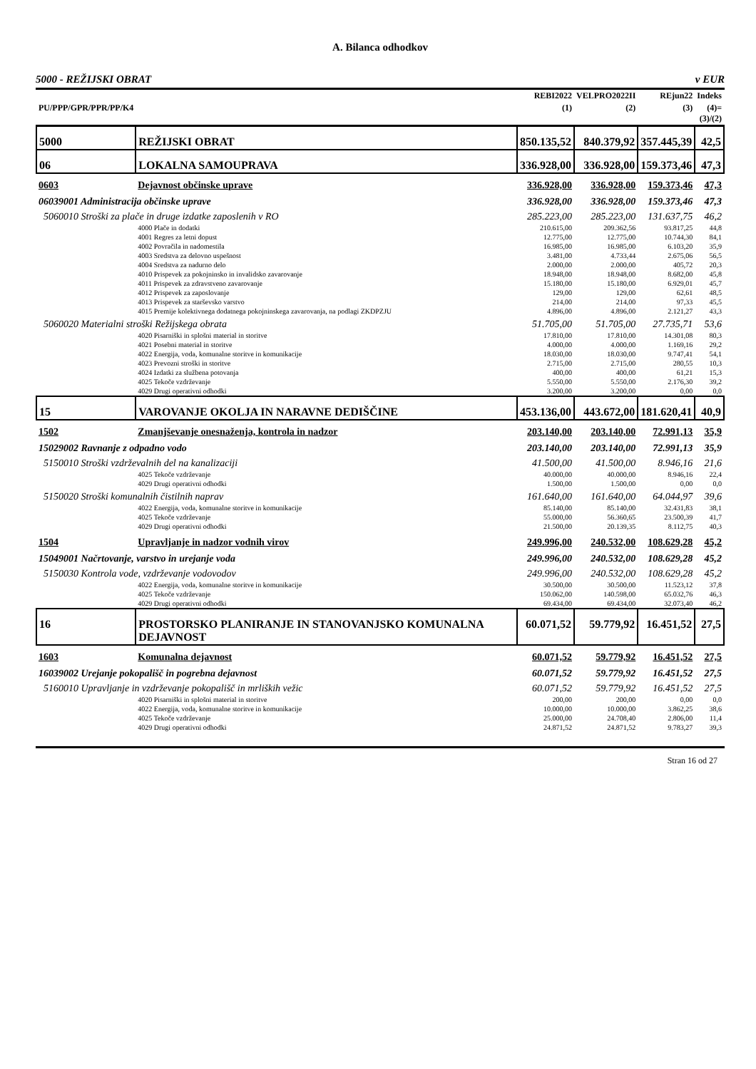A. Bilanca odhodkov
5000 - REŽIJSKI OBRAT v EUR
| | | REBI2022 | VELPRO2022II | REjun22 | Indeks |
| --- | --- | --- | --- | --- | --- |
| PU/PPP/GPR/PPR/PP/K4 | | (1) | (2) | (3) | (4)= (3)/(2) |
| 5000 | REŽIJSKI OBRAT | 850.135,52 | 840.379,92 | 357.445,39 | 42,5 |
| 06 | LOKALNA SAMOUPRAVA | 336.928,00 | 336.928,00 | 159.373,46 | 47,3 |
| 0603 | Dejavnost občinske uprave | 336.928,00 | 336.928,00 | 159.373,46 | 47,3 |
| 06039001 Administracija občinske uprave | | 336.928,00 | 336.928,00 | 159.373,46 | 47,3 |
| 5060010 Stroški za plače in druge izdatke zaposlenih v RO | | 285.223,00 | 285.223,00 | 131.637,75 | 46,2 |
| | 4000 Plače in dodatki | 210.615,00 | 209.362,56 | 93.817,25 | 44,8 |
| | 4001 Regres za letni dopust | 12.775,00 | 12.775,00 | 10.744,30 | 84,1 |
| | 4002 Povračila in nadomestila | 16.985,00 | 16.985,00 | 6.103,20 | 35,9 |
| | 4003 Sredstva za delovno uspešnost | 3.481,00 | 4.733,44 | 2.675,06 | 56,5 |
| | 4004 Sredstva za nadurno delo | 2.000,00 | 2.000,00 | 405,72 | 20,3 |
| | 4010 Prispevek za pokojninsko in invalidsko zavarovanje | 18.948,00 | 18.948,00 | 8.682,00 | 45,8 |
| | 4011 Prispevek za zdravstveno zavarovanje | 15.180,00 | 15.180,00 | 6.929,01 | 45,7 |
| | 4012 Prispevek za zaposlovanje | 129,00 | 129,00 | 62,61 | 48,5 |
| | 4013 Prispevek za starševsko varstvo | 214,00 | 214,00 | 97,33 | 45,5 |
| | 4015 Premije kolektivnega dodatnega pokojninskega zavarovanja, na podlagi ZKDPZJU | 4.896,00 | 4.896,00 | 2.121,27 | 43,3 |
| 5060020 Materialni stroški Režijskega obrata | | 51.705,00 | 51.705,00 | 27.735,71 | 53,6 |
| | 4020 Pisarniški in splošni material in storitve | 17.810,00 | 17.810,00 | 14.301,08 | 80,3 |
| | 4021 Posebni material in storitve | 4.000,00 | 4.000,00 | 1.169,16 | 29,2 |
| | 4022 Energija, voda, komunalne storitve in komunikacije | 18.030,00 | 18.030,00 | 9.747,41 | 54,1 |
| | 4023 Prevozni stroški in storitve | 2.715,00 | 2.715,00 | 280,55 | 10,3 |
| | 4024 Izdatki za službena potovanja | 400,00 | 400,00 | 61,21 | 15,3 |
| | 4025 Tekoče vzdrževanje | 5.550,00 | 5.550,00 | 2.176,30 | 39,2 |
| | 4029 Drugi operativni odhodki | 3.200,00 | 3.200,00 | 0,00 | 0,0 |
| 15 | VAROVANJE OKOLJA IN NARAVNE DEDIŠČINE | 453.136,00 | 443.672,00 | 181.620,41 | 40,9 |
| 1502 | Zmanjševanje onesnaženja, kontrola in nadzor | 203.140,00 | 203.140,00 | 72.991,13 | 35,9 |
| 15029002 Ravnanje z odpadno vodo | | 203.140,00 | 203.140,00 | 72.991,13 | 35,9 |
| 5150010 Stroški vzdrževalnih del na kanalizaciji | | 41.500,00 | 41.500,00 | 8.946,16 | 21,6 |
| | 4025 Tekoče vzdrževanje | 40.000,00 | 40.000,00 | 8.946,16 | 22,4 |
| | 4029 Drugi operativni odhodki | 1.500,00 | 1.500,00 | 0,00 | 0,0 |
| 5150020 Stroški komunalnih čistilnih naprav | | 161.640,00 | 161.640,00 | 64.044,97 | 39,6 |
| | 4022 Energija, voda, komunalne storitve in komunikacije | 85.140,00 | 85.140,00 | 32.431,83 | 38,1 |
| | 4025 Tekoče vzdrževanje | 55.000,00 | 56.360,65 | 23.500,39 | 41,7 |
| | 4029 Drugi operativni odhodki | 21.500,00 | 20.139,35 | 8.112,75 | 40,3 |
| 1504 | Upravljanje in nadzor vodnih virov | 249.996,00 | 240.532,00 | 108.629,28 | 45,2 |
| 15049001 Načrtovanje, varstvo in urejanje voda | | 249.996,00 | 240.532,00 | 108.629,28 | 45,2 |
| 5150030 Kontrola vode, vzdrževanje vodovodov | | 249.996,00 | 240.532,00 | 108.629,28 | 45,2 |
| | 4022 Energija, voda, komunalne storitve in komunikacije | 30.500,00 | 30.500,00 | 11.523,12 | 37,8 |
| | 4025 Tekoče vzdrževanje | 150.062,00 | 140.598,00 | 65.032,76 | 46,3 |
| | 4029 Drugi operativni odhodki | 69.434,00 | 69.434,00 | 32.073,40 | 46,2 |
| 16 | PROSTORSKO PLANIRANJE IN STANOVANJSKO KOMUNALNA DEJAVNOST | 60.071,52 | 59.779,92 | 16.451,52 | 27,5 |
| 1603 | Komunalna dejavnost | 60.071,52 | 59.779,92 | 16.451,52 | 27,5 |
| 16039002 Urejanje pokopališč in pogrebna dejavnost | | 60.071,52 | 59.779,92 | 16.451,52 | 27,5 |
| 5160010 Upravljanje in vzdrževanje pokopališč in mrliških vežic | | 60.071,52 | 59.779,92 | 16.451,52 | 27,5 |
| | 4020 Pisarniški in splošni material in storitve | 200,00 | 200,00 | 0,00 | 0,0 |
| | 4022 Energija, voda, komunalne storitve in komunikacije | 10.000,00 | 10.000,00 | 3.862,25 | 38,6 |
| | 4025 Tekoče vzdrževanje | 25.000,00 | 24.708,40 | 2.806,00 | 11,4 |
| | 4029 Drugi operativni odhodki | 24.871,52 | 24.871,52 | 9.783,27 | 39,3 |
Stran 16 od 27